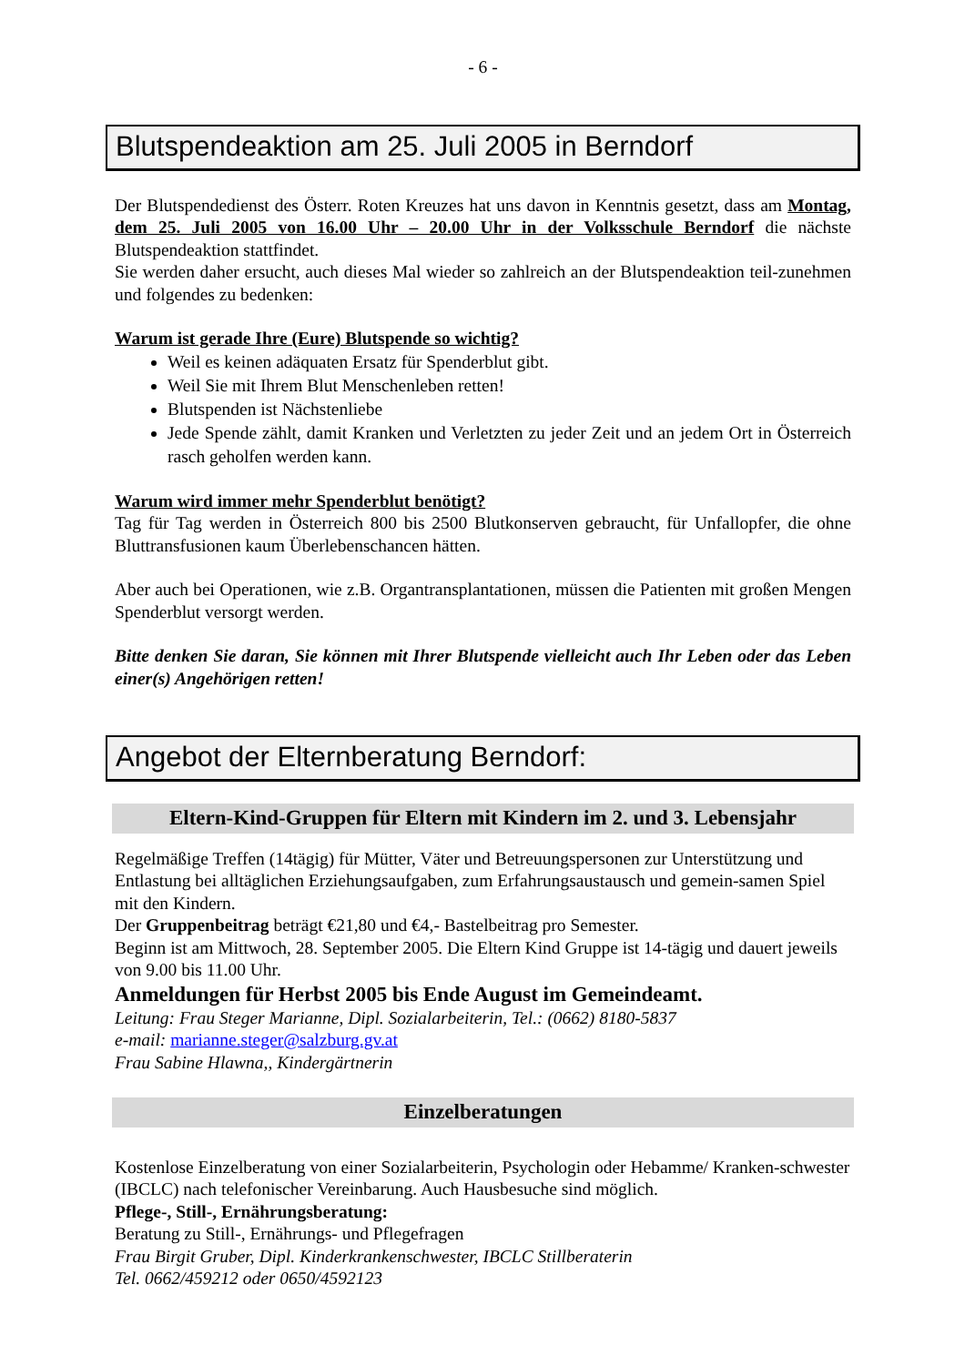- 6 -
Blutspendeaktion am 25. Juli 2005 in Berndorf
Der Blutspendedienst des Österr. Roten Kreuzes hat uns davon in Kenntnis gesetzt, dass am Montag, dem 25. Juli 2005 von 16.00 Uhr – 20.00 Uhr in der Volksschule Berndorf die nächste Blutspendeaktion stattfindet.
Sie werden daher ersucht, auch dieses Mal wieder so zahlreich an der Blutspendeaktion teil-zunehmen und folgendes zu bedenken:
Warum ist gerade Ihre (Eure) Blutspende so wichtig?
Weil es keinen adäquaten Ersatz für Spenderblut gibt.
Weil Sie mit Ihrem Blut Menschenleben retten!
Blutspenden ist Nächstenliebe
Jede Spende zählt, damit Kranken und Verletzten zu jeder Zeit und an jedem Ort in Österreich rasch geholfen werden kann.
Warum wird immer mehr Spenderblut benötigt?
Tag für Tag werden in Österreich 800 bis 2500 Blutkonserven gebraucht, für Unfallopfer, die ohne Bluttransfusionen kaum Überlebenschancen hätten.
Aber auch bei Operationen, wie z.B. Organtransplantationen, müssen die Patienten mit großen Mengen Spenderblut versorgt werden.
Bitte denken Sie daran, Sie können mit Ihrer Blutspende vielleicht auch Ihr Leben oder das Leben einer(s) Angehörigen retten!
Angebot der Elternberatung Berndorf:
Eltern-Kind-Gruppen für Eltern mit Kindern im 2. und 3. Lebensjahr
Regelmäßige Treffen (14tägig) für Mütter, Väter und Betreuungspersonen zur Unterstützung und Entlastung bei alltäglichen Erziehungsaufgaben, zum Erfahrungsaustausch und gemein-samen Spiel mit den Kindern.
Der Gruppenbeitrag beträgt €21,80 und €4,- Bastelbeitrag pro Semester.
Beginn ist am Mittwoch, 28. September 2005. Die Eltern Kind Gruppe ist 14-tägig und dauert jeweils von 9.00 bis 11.00 Uhr.
Anmeldungen für Herbst 2005 bis Ende August im Gemeindeamt.
Leitung: Frau Steger Marianne, Dipl. Sozialarbeiterin, Tel.: (0662) 8180-5837
e-mail: marianne.steger@salzburg.gv.at
Frau Sabine Hlawna,, Kindergärtnerin
Einzelberatungen
Kostenlose Einzelberatung von einer Sozialarbeiterin, Psychologin oder Hebamme/ Kranken-schwester (IBCLC) nach telefonischer Vereinbarung. Auch Hausbesuche sind möglich.
Pflege-, Still-, Ernährungsberatung:
Beratung zu Still-, Ernährungs- und Pflegefragen
Frau Birgit Gruber, Dipl. Kinderkrankenschwester, IBCLC Stillberaterin
Tel. 0662/459212 oder 0650/4592123